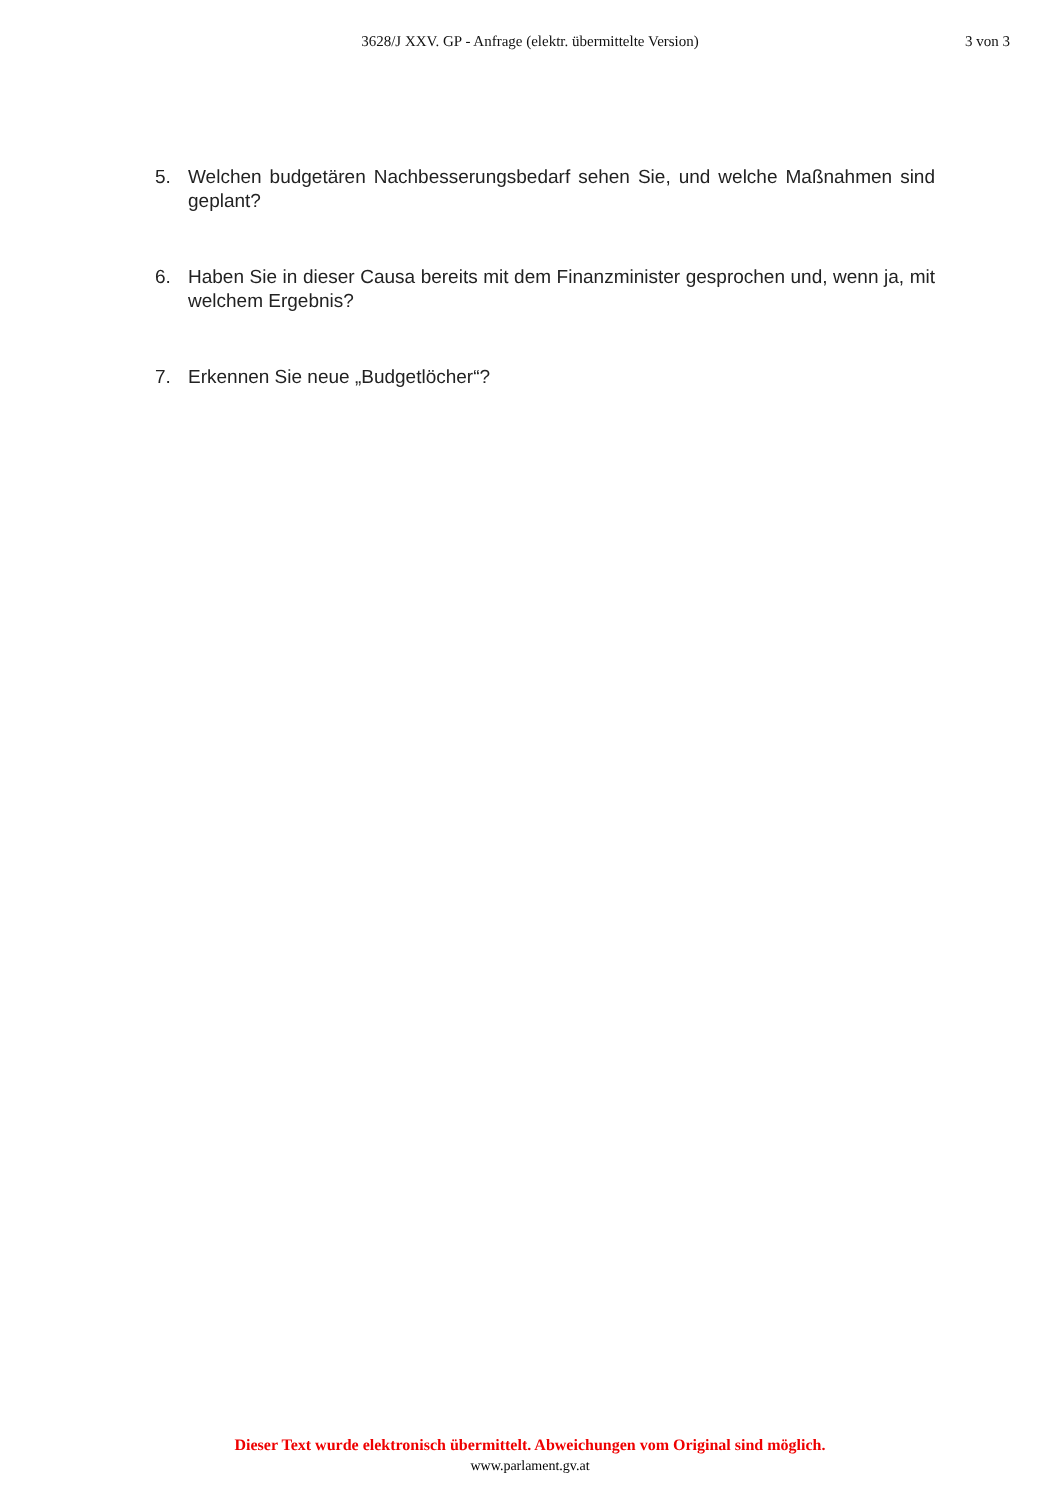3628/J XXV. GP - Anfrage (elektr. übermittelte Version)
3 von 3
5. Welchen budgetären Nachbesserungsbedarf sehen Sie, und welche Maßnahmen sind geplant?
6. Haben Sie in dieser Causa bereits mit dem Finanzminister gesprochen und, wenn ja, mit welchem Ergebnis?
7. Erkennen Sie neue „Budgetlöcher“?
Dieser Text wurde elektronisch übermittelt. Abweichungen vom Original sind möglich.
www.parlament.gv.at